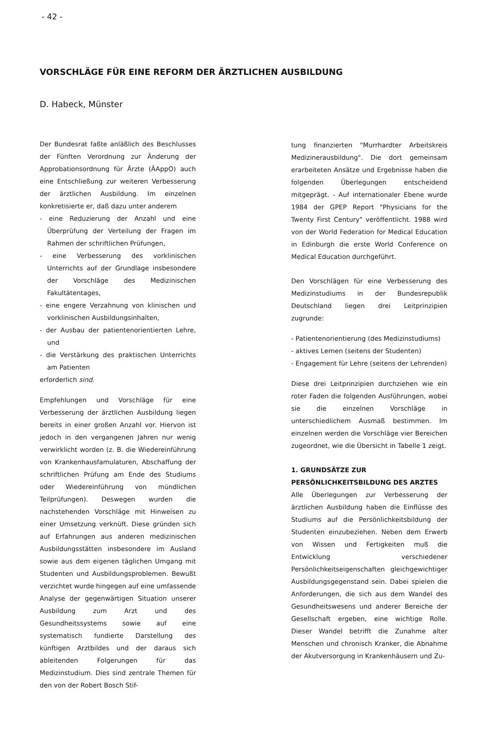- 42 -
VORSCHLÄGE FÜR EINE REFORM DER ÄRZTLICHEN AUSBILDUNG
D. Habeck, Münster
Der Bundesrat faßte anläßlich des Beschlusses der Fünften Verordnung zur Änderung der Approbationsordnung für Ärzte (ÄAppO) auch eine Entschließung zur weiteren Verbesserung der ärztlichen Ausbildung. Im einzelnen konkretisierte er, daß dazu unter anderem
- eine Reduzierung der Anzahl und eine Überprüfung der Verteilung der Fragen im Rahmen der schriftlichen Prüfungen,
- eine Verbesserung des vorklinischen Unterrichts auf der Grundlage insbesondere der Vorschläge des Medizinischen Fakultätentages,
- eine engere Verzahnung von klinischen und vorklinischen Ausbildungsinhalten,
- der Ausbau der patientenorientierten Lehre, und
- die Verstärkung des praktischen Unterrichts am Patienten
erforderlich sind.
Empfehlungen und Vorschläge für eine Verbesserung der ärztlichen Ausbildung liegen bereits in einer großen Anzahl vor. Hiervon ist jedoch in den vergangenen Jahren nur wenig verwirklicht worden (z. B. die Wiedereinführung von Krankenhausfamulaturen, Abschaffung der schriftlichen Prüfung am Ende des Studiums oder Wiedereinführung von mündlichen Teilprüfungen). Deswegen wurden die nachstehenden Vorschläge mit Hinweisen zu einer Umsetzung verknüft. Diese gründen sich auf Erfahrungen aus anderen medizinischen Ausbildungsstätten insbesondere im Ausland sowie aus dem eigenen täglichen Umgang mit Studenten und Ausbildungsproblemen. Bewußt verzichtet wurde hingegen auf eine umfassende Analyse der gegenwärtigen Situation unserer Ausbildung zum Arzt und des Gesundheitssystems sowie auf eine systematisch fundierte Darstellung des künftigen Arztbildes und der daraus sich ableitenden Folgerungen für das Medizinstudium. Dies sind zentrale Themen für den von der Robert Bosch Stif-
tung finanzierten "Murrhardter Arbeitskreis Medizinerausbildung". Die dort gemeinsam erarbeiteten Ansätze und Ergebnisse haben die folgenden Überlegungen entscheidend mitgeprägt. - Auf internationaler Ebene wurde 1984 der GPEP Report "Physicians for the Twenty First Century" veröffentlicht. 1988 wird von der World Federation for Medical Education in Edinburgh die erste World Conference on Medical Education durchgeführt.
Den Vorschlägen für eine Verbesserung des Medizinstudiums in der Bundesrepublik Deutschland liegen drei Leitprinzipien zugrunde:
- Patientenorientierung (des Medizinstudiums)
- aktives Lernen (seitens der Studenten)
- Engagement für Lehre (seitens der Lehrenden)
Diese drei Leitprinzipien durchziehen wie ein roter Faden die folgenden Ausführungen, wobei sie die einzelnen Vorschläge in unterschiedlichem Ausmaß bestimmen. Im einzelnen werden die Vorschläge vier Bereichen zugeordnet, wie die Übersicht in Tabelle 1 zeigt.
1. GRUNDSÄTZE ZUR PERSÖNLICHKEITSBILDUNG DES ARZTES
Alle Überlegungen zur Verbesserung der ärztlichen Ausbildung haben die Einflüsse des Studiums auf die Persönlichkeitsbildung der Studenten einzubeziehen. Neben dem Erwerb von Wissen und Fertigkeiten muß die Entwicklung verschiedener Persönlichkeitseigenschaften gleichgewichtiger Ausbildungsgegenstand sein. Dabei spielen die Anforderungen, die sich aus dem Wandel des Gesundheitswesens und anderer Bereiche der Gesellschaft ergeben, eine wichtige Rolle. Dieser Wandel betrifft die Zunahme alter Menschen und chronisch Kranker, die Abnahme der Akutversorgung in Krankenhäusern und Zu-